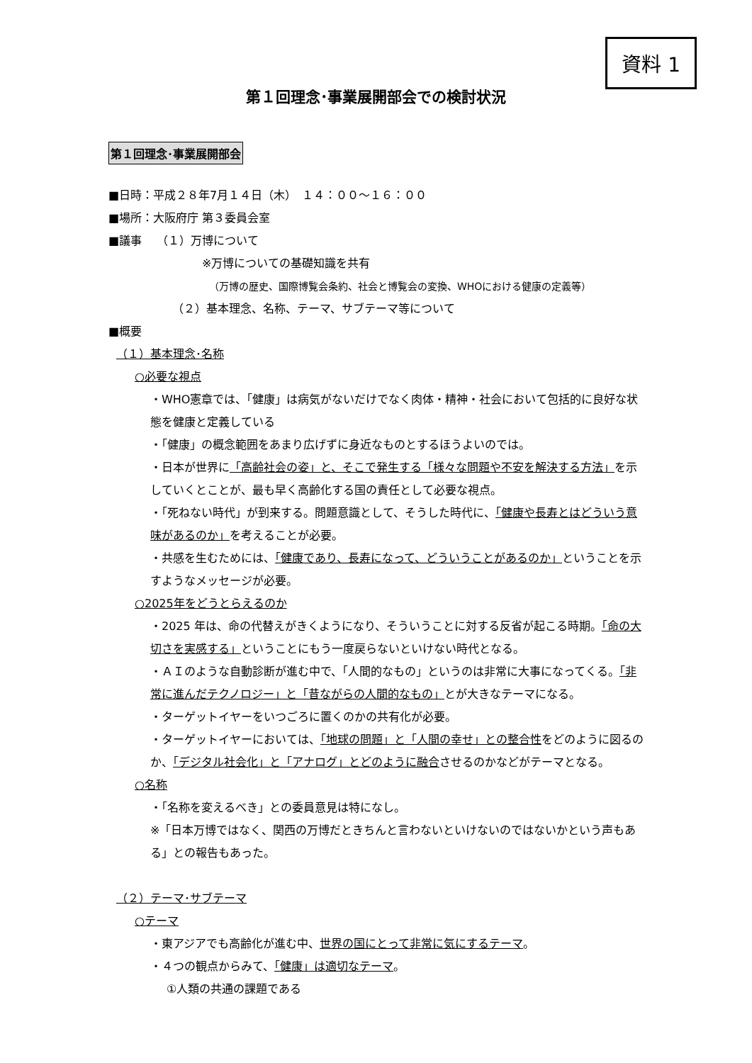資料 1
第１回理念･事業展開部会での検討状況
第１回理念･事業展開部会
■日時：平成２８年7月１４日（木）　１４：００～１６：００
■場所：大阪府庁 第３委員会室
■議事　 （１）万博について
※万博についての基礎知識を共有
（万博の歴史、国際博覧会条約、社会と博覧会の変換、WHOにおける健康の定義等）
（２）基本理念、名称、テーマ、サブテーマ等について
■概要
（１）基本理念･名称
○必要な視点
・WHO憲章では、「健康」は病気がないだけでなく肉体・精神・社会において包括的に良好な状態を健康と定義している
・「健康」の概念範囲をあまり広げずに身近なものとするほうよいのでは。
・日本が世界に「高齢社会の姿」と、そこで発生する「様々な問題や不安を解決する方法」を示していくとことが、最も早く高齢化する国の責任として必要な視点。
・「死ねない時代」が到来する。問題意識として、そうした時代に、「健康や長寿とはどういう意味があるのか」を考えることが必要。
・共感を生むためには、「健康であり、長寿になって、どういうことがあるのか」ということを示すようなメッセージが必要。
○2025年をどうとらえるのか
・2025 年は、命の代替えがきくようになり、そういうことに対する反省が起こる時期。「命の大切さを実感する」ということにもう一度戻らないといけない時代となる。
・ＡＩのような自動診断が進む中で、「人間的なもの」というのは非常に大事になってくる。「非常に進んだテクノロジー」と「昔ながらの人間的なもの」とが大きなテーマになる。
・ターゲットイヤーをいつごろに置くのかの共有化が必要。
・ターゲットイヤーにおいては、「地球の問題」と「人間の幸せ」との整合性をどのように図るのか、「デジタル社会化」と「アナログ」とどのように融合させるのかなどがテーマとなる。
○名称
・「名称を変えるべき」との委員意見は特になし。
※「日本万博ではなく、関西の万博だときちんと言わないといけないのではないかという声もある」との報告もあった。
（２）テーマ･サブテーマ
○テーマ
・東アジアでも高齢化が進む中、世界の国にとって非常に気にするテーマ。
・４つの観点からみて、「健康」は適切なテーマ。
①人類の共通の課題である